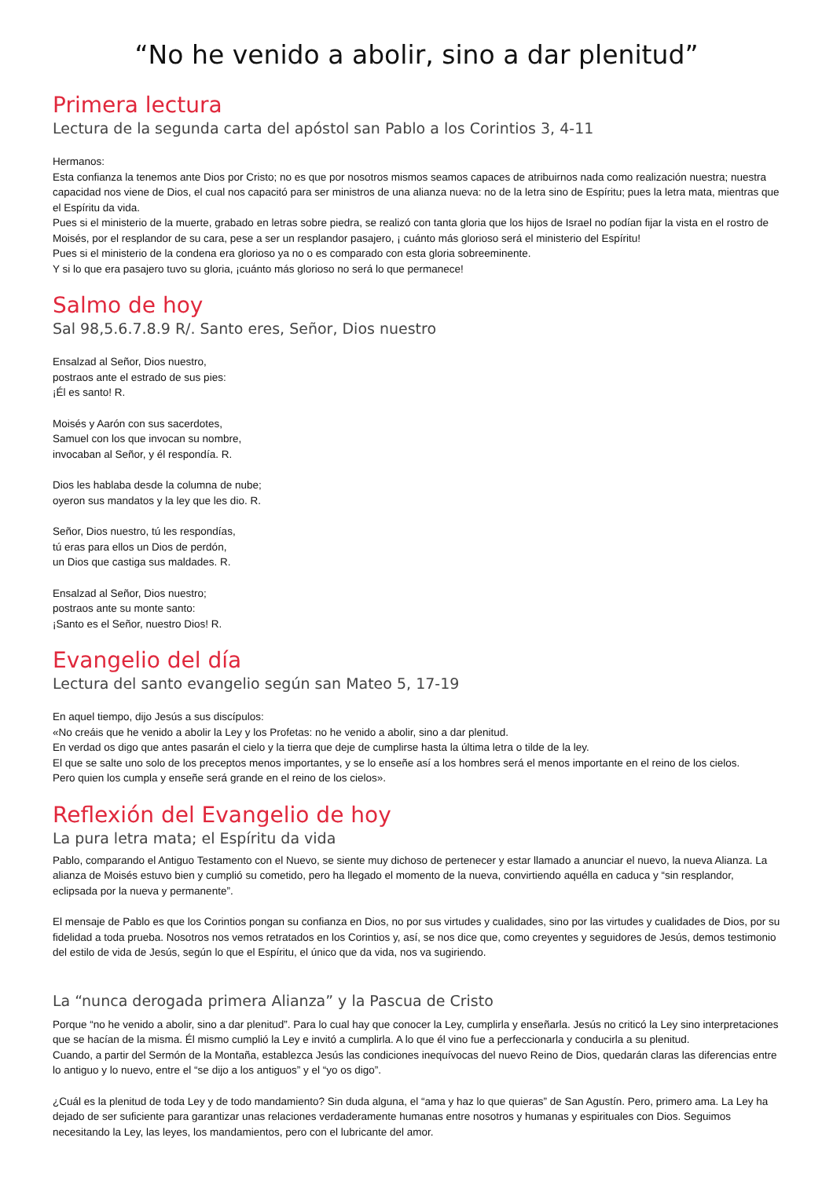“No he venido a abolir, sino a dar plenitud”
Primera lectura
Lectura de la segunda carta del apóstol san Pablo a los Corintios 3, 4-11
Hermanos:
Esta confianza la tenemos ante Dios por Cristo; no es que por nosotros mismos seamos capaces de atribuirnos nada como realización nuestra; nuestra capacidad nos viene de Dios, el cual nos capacitó para ser ministros de una alianza nueva: no de la letra sino de Espíritu; pues la letra mata, mientras que el Espíritu da vida.
Pues si el ministerio de la muerte, grabado en letras sobre piedra, se realizó con tanta gloria que los hijos de Israel no podían fijar la vista en el rostro de Moisés, por el resplandor de su cara, pese a ser un resplandor pasajero, ¡ cuánto más glorioso será el ministerio del Espíritu!
Pues si el ministerio de la condena era glorioso ya no o es comparado con esta gloria sobreeminente.
Y si lo que era pasajero tuvo su gloria, ¡cuánto más glorioso no será lo que permanece!
Salmo de hoy
Sal 98,5.6.7.8.9 R/. Santo eres, Señor, Dios nuestro
Ensalzad al Señor, Dios nuestro,
postraos ante el estrado de sus pies:
¡Él es santo! R.
Moisés y Aarón con sus sacerdotes,
Samuel con los que invocan su nombre,
invocaban al Señor, y él respondía. R.
Dios les hablaba desde la columna de nube;
oyeron sus mandatos y la ley que les dio. R.
Señor, Dios nuestro, tú les respondías,
tú eras para ellos un Dios de perdón,
un Dios que castiga sus maldades. R.
Ensalzad al Señor, Dios nuestro;
postraos ante su monte santo:
¡Santo es el Señor, nuestro Dios! R.
Evangelio del día
Lectura del santo evangelio según san Mateo 5, 17-19
En aquel tiempo, dijo Jesús a sus discípulos:
«No creáis que he venido a abolir la Ley y los Profetas: no he venido a abolir, sino a dar plenitud.
En verdad os digo que antes pasarán el cielo y la tierra que deje de cumplirse hasta la última letra o tilde de la ley.
El que se salte uno solo de los preceptos menos importantes, y se lo enseñe así a los hombres será el menos importante en el reino de los cielos.
Pero quien los cumpla y enseñe será grande en el reino de los cielos».
Reflexión del Evangelio de hoy
La pura letra mata; el Espíritu da vida
Pablo, comparando el Antiguo Testamento con el Nuevo, se siente muy dichoso de pertenecer y estar llamado a anunciar el nuevo, la nueva Alianza. La alianza de Moisés estuvo bien y cumplió su cometido, pero ha llegado el momento de la nueva, convirtiendo aquélla en caduca y “sin resplandor, eclipsada por la nueva y permanente”.
El mensaje de Pablo es que los Corintios pongan su confianza en Dios, no por sus virtudes y cualidades, sino por las virtudes y cualidades de Dios, por su fidelidad a toda prueba. Nosotros nos vemos retratados en los Corintios y, así, se nos dice que, como creyentes y seguidores de Jesús, demos testimonio del estilo de vida de Jesús, según lo que el Espíritu, el único que da vida, nos va sugiriendo.
La “nunca derogada primera Alianza” y la Pascua de Cristo
Porque “no he venido a abolir, sino a dar plenitud”. Para lo cual hay que conocer la Ley, cumplirla y enseñarla. Jesús no criticó la Ley sino interpretaciones que se hacían de la misma. Él mismo cumplió la Ley e invitó a cumplirla. A lo que él vino fue a perfeccionarla y conducirla a su plenitud.
Cuando, a partir del Sermón de la Montaña, establezca Jesús las condiciones inequívocas del nuevo Reino de Dios, quedarán claras las diferencias entre lo antiguo y lo nuevo, entre el “se dijo a los antiguos” y el “yo os digo”.
¿Cuál es la plenitud de toda Ley y de todo mandamiento? Sin duda alguna, el “ama y haz lo que quieras” de San Agustín. Pero, primero ama. La Ley ha dejado de ser suficiente para garantizar unas relaciones verdaderamente humanas entre nosotros y humanas y espirituales con Dios. Seguimos necesitando la Ley, las leyes, los mandamientos, pero con el lubricante del amor.